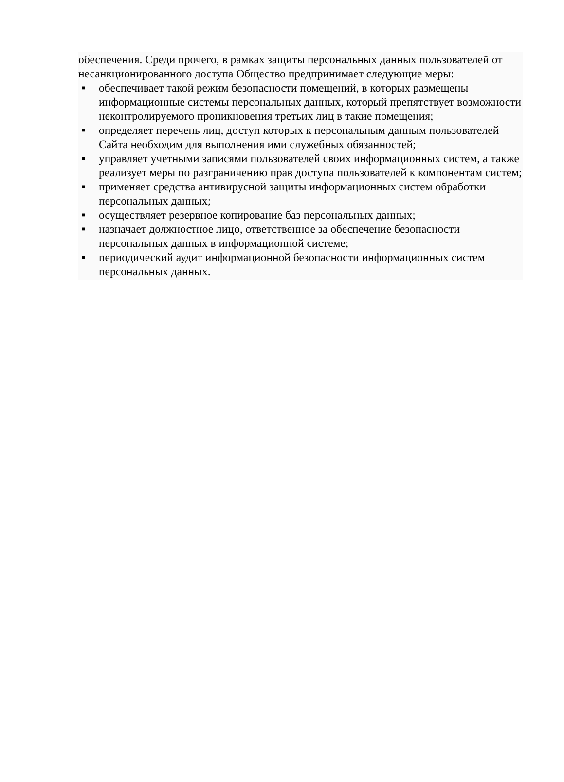обеспечения. Среди прочего, в рамках защиты персональных данных пользователей от несанкционированного доступа Общество предпринимает следующие меры:
■ обеспечивает такой режим безопасности помещений, в которых размещены информационные системы персональных данных, который препятствует возможности неконтролируемого проникновения третьих лиц в такие помещения;
■ определяет перечень лиц, доступ которых к персональным данным пользователей Сайта необходим для выполнения ими служебных обязанностей;
■ управляет учетными записями пользователей своих информационных систем, а также реализует меры по разграничению прав доступа пользователей к компонентам систем;
■ применяет средства антивирусной защиты информационных систем обработки персональных данных;
■ осуществляет резервное копирование баз персональных данных;
■ назначает должностное лицо, ответственное за обеспечение безопасности персональных данных в информационной системе;
■ периодический аудит информационной безопасности информационных систем персональных данных.